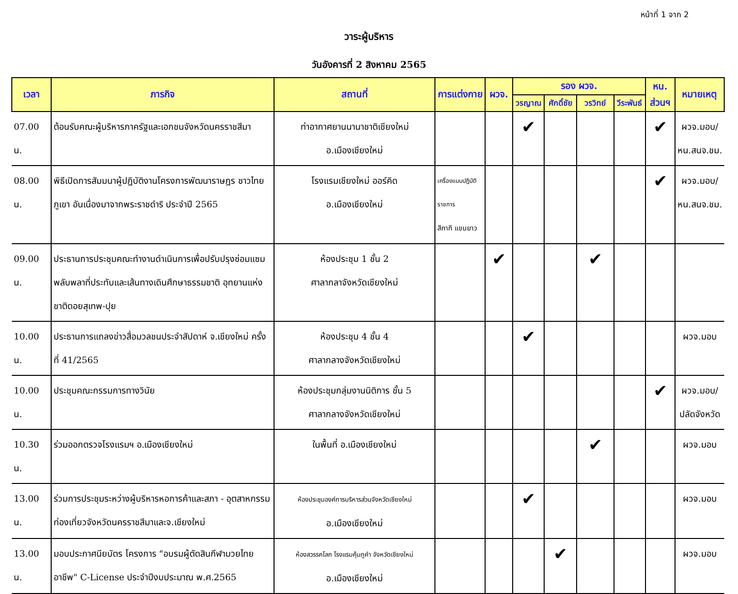หน้าที่ 1 จาก 2
วาระผู้บริหาร
วันอังคารที่ 2 สิงหาคม 2565
| เวลา | ภารกิจ | สถานที่ | การแต่งกาย | ผวจ. | รอง ผวจ. | | | | หน. | หมายเหตุ |
| --- | --- | --- | --- | --- | --- | --- | --- | --- | --- | --- |
| | | | | | วรญาณ | ศักดิ์ชัย | วรวิทย์ | วีระพันธ์ | ส่วนฯ | |
| 07.00 น. | ต้อนรับคณะผู้บริหารภาครัฐและเอกชนจังหวัดนครราชสีมา | ท่าอากาศยานนานาชาติเชียงใหม่ อ.เมืองเชียงใหม่ | | | ✔ | | | | ✔ | ผวจ.มอบ/ หน.สนจ.ชม. |
| 08.00 น. | พิธีเปิดการสัมมนาผู้ปฏิบัติงานโครงการพัฒนาราษฎร ชาวไทยภูเขา อันเนื่องมาจากพระราชดำริ ประจำปี 2565 | โรงแรมเชียงใหม่ ออร์คิด อ.เมืองเชียงใหม่ | เครื่องแบบปฏิบัติราชการ สีกากี แขนยาว | | | | | | ✔ | ผวจ.มอบ/ หน.สนจ.ชม. |
| 09.00 น. | ประธานการประชุมคณะทำงานดำเนินการเพื่อปรับปรุงซ่อมแซมพลับพลาที่ประทับและเส้นทางเดินศึกษาธรรมชาติ อุทยานแห่งชาติดอยสุเทพ-ปุย | ห้องประชุม 1 ชั้น 2 ศาลากลาจังหวัดเชียงใหม่ | | ✔ | | | ✔ | | | |
| 10.00 น. | ประธานการแถลงข่าวสื่อมวลชนประจำสัปดาห์ จ.เชียงใหม่ ครั้งที่ 41/2565 | ห้องประชุม 4 ชั้น 4 ศาลากลางจังหวัดเชียงใหม่ | | | ✔ | | | | | ผวจ.มอบ |
| 10.00 น. | ประชุมคณะกรรมการทางวินัย | ห้องประชุมกลุ่มงานนิติการ ชั้น 5 ศาลากลางจังหวัดเชียงใหม่ | | | | | | | ✔ | ผวจ.มอบ/ ปลัดจังหวัด |
| 10.30 น. | ร่วมออกตรวจโรงแรมฯ อ.เมืองเชียงใหม่ | ในพื้นที่ อ.เมืองเชียงใหม่ | | | | | ✔ | | | ผวจ.มอบ |
| 13.00 น. | ร่วมการประชุมระหว่างผู้บริหารหอการค้าและสภา - อุตสาหกรรมท่องเที่ยวจังหวัดนครราชสีมาและจ.เชียงใหม่ | ห้องประชุมองค์การบริหารส่วนจังหวัดเชียงใหม่ อ.เมืองเชียงใหม่ | | | ✔ | | | | | ผวจ.มอบ |
| 13.00 น. | มอบประกาศนียบัตร โครงการ "อบรมผู้ตัดสินกีฬามวยไทยอาชีพ" C-License ประจำปีงบประมาณ พ.ศ.2565 | ห้องสวรรคโลก โรงแรมคุ้มภูคำ จังหวัดเชียงใหม่ อ.เมืองเชียงใหม่ | | | | ✔ | | | | ผวจ.มอบ |